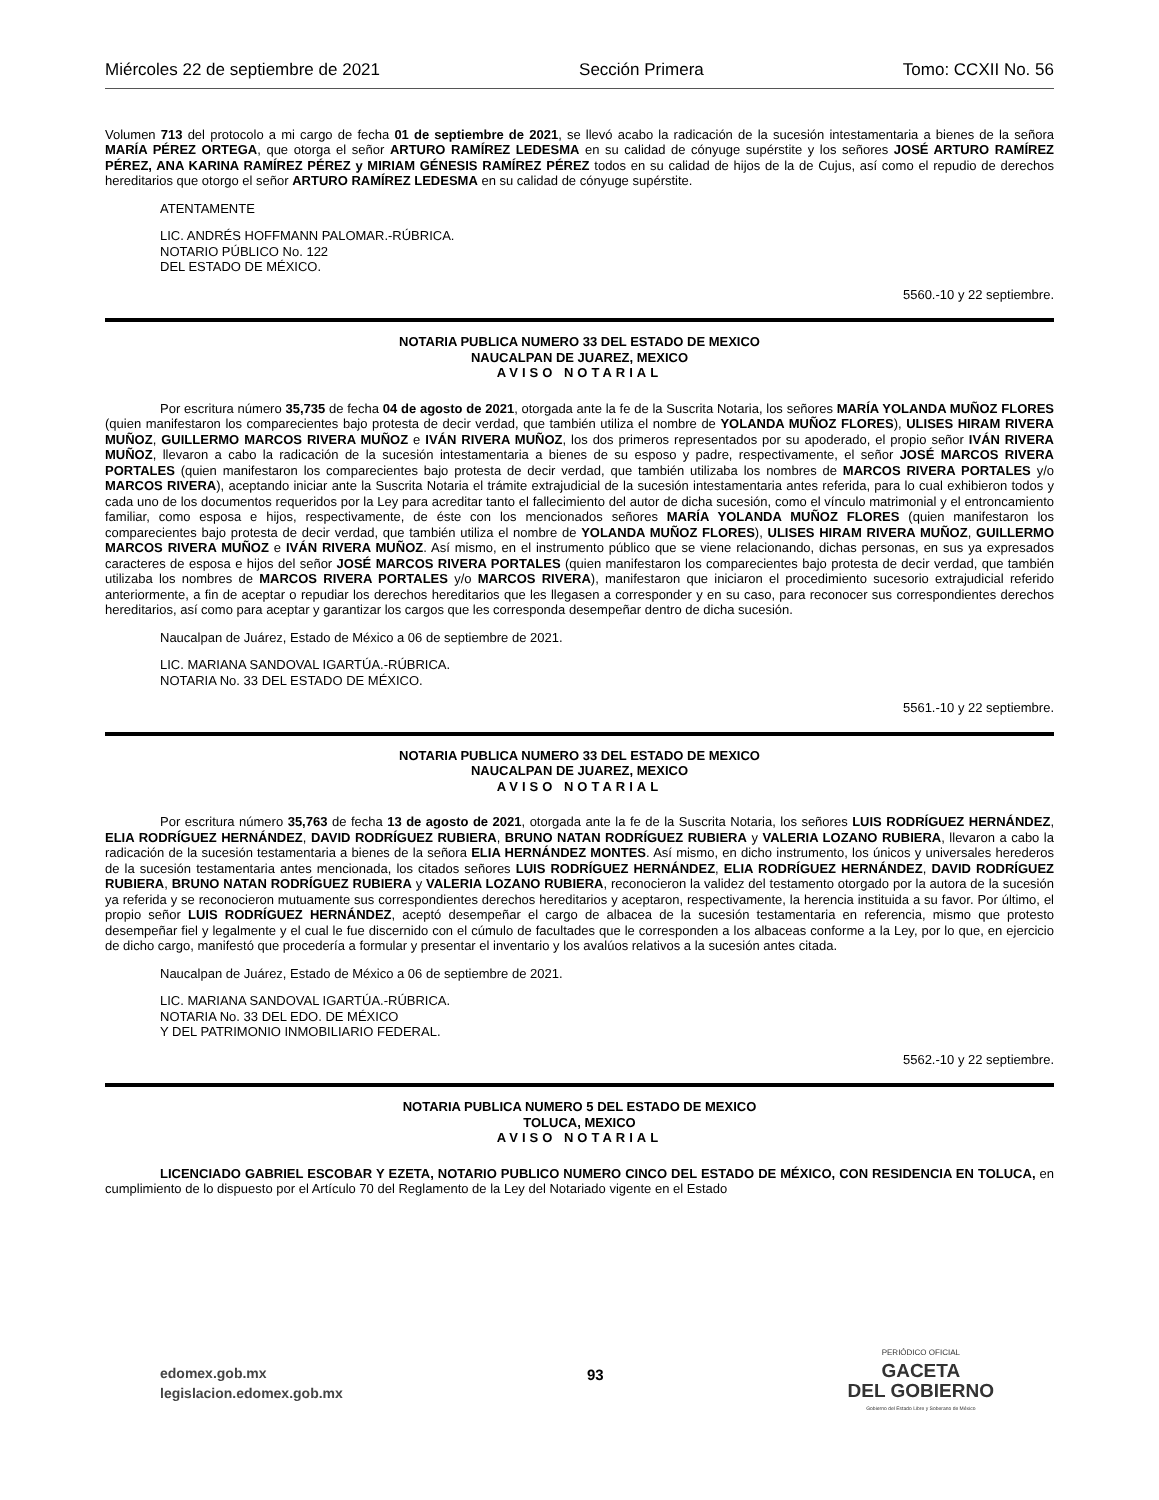Miércoles 22 de septiembre de 2021 Sección Primera Tomo: CCXII No. 56
Volumen 713 del protocolo a mi cargo de fecha 01 de septiembre de 2021, se llevó acabo la radicación de la sucesión intestamentaria a bienes de la señora MARÍA PÉREZ ORTEGA, que otorga el señor ARTURO RAMÍREZ LEDESMA en su calidad de cónyuge supérstite y los señores JOSÉ ARTURO RAMÍREZ PÉREZ, ANA KARINA RAMÍREZ PÉREZ y MIRIAM GÉNESIS RAMÍREZ PÉREZ todos en su calidad de hijos de la de Cujus, así como el repudio de derechos hereditarios que otorgo el señor ARTURO RAMÍREZ LEDESMA en su calidad de cónyuge supérstite.
ATENTAMENTE
LIC. ANDRÉS HOFFMANN PALOMAR.-RÚBRICA.
NOTARIO PÚBLICO No. 122
DEL ESTADO DE MÉXICO.
5560.-10 y 22 septiembre.
NOTARIA PUBLICA NUMERO 33 DEL ESTADO DE MEXICO
NAUCALPAN DE JUAREZ, MEXICO
AVISO NOTARIAL
Por escritura número 35,735 de fecha 04 de agosto de 2021, otorgada ante la fe de la Suscrita Notaria, los señores MARÍA YOLANDA MUÑOZ FLORES (quien manifestaron los comparecientes bajo protesta de decir verdad, que también utiliza el nombre de YOLANDA MUÑOZ FLORES), ULISES HIRAM RIVERA MUÑOZ, GUILLERMO MARCOS RIVERA MUÑOZ e IVÁN RIVERA MUÑOZ, los dos primeros representados por su apoderado, el propio señor IVÁN RIVERA MUÑOZ, llevaron a cabo la radicación de la sucesión intestamentaria a bienes de su esposo y padre, respectivamente, el señor JOSÉ MARCOS RIVERA PORTALES (quien manifestaron los comparecientes bajo protesta de decir verdad, que también utilizaba los nombres de MARCOS RIVERA PORTALES y/o MARCOS RIVERA), aceptando iniciar ante la Suscrita Notaria el trámite extrajudicial de la sucesión intestamentaria antes referida, para lo cual exhibieron todos y cada uno de los documentos requeridos por la Ley para acreditar tanto el fallecimiento del autor de dicha sucesión, como el vínculo matrimonial y el entroncamiento familiar, como esposa e hijos, respectivamente, de éste con los mencionados señores MARÍA YOLANDA MUÑOZ FLORES (quien manifestaron los comparecientes bajo protesta de decir verdad, que también utiliza el nombre de YOLANDA MUÑOZ FLORES), ULISES HIRAM RIVERA MUÑOZ, GUILLERMO MARCOS RIVERA MUÑOZ e IVÁN RIVERA MUÑOZ. Así mismo, en el instrumento público que se viene relacionando, dichas personas, en sus ya expresados caracteres de esposa e hijos del señor JOSÉ MARCOS RIVERA PORTALES (quien manifestaron los comparecientes bajo protesta de decir verdad, que también utilizaba los nombres de MARCOS RIVERA PORTALES y/o MARCOS RIVERA), manifestaron que iniciaron el procedimiento sucesorio extrajudicial referido anteriormente, a fin de aceptar o repudiar los derechos hereditarios que les llegasen a corresponder y en su caso, para reconocer sus correspondientes derechos hereditarios, así como para aceptar y garantizar los cargos que les corresponda desempeñar dentro de dicha sucesión.
Naucalpan de Juárez, Estado de México a 06 de septiembre de 2021.
LIC. MARIANA SANDOVAL IGARTÚA.-RÚBRICA.
NOTARIA No. 33 DEL ESTADO DE MÉXICO.
5561.-10 y 22 septiembre.
NOTARIA PUBLICA NUMERO 33 DEL ESTADO DE MEXICO
NAUCALPAN DE JUAREZ, MEXICO
AVISO NOTARIAL
Por escritura número 35,763 de fecha 13 de agosto de 2021, otorgada ante la fe de la Suscrita Notaria, los señores LUIS RODRÍGUEZ HERNÁNDEZ, ELIA RODRÍGUEZ HERNÁNDEZ, DAVID RODRÍGUEZ RUBIERA, BRUNO NATAN RODRÍGUEZ RUBIERA y VALERIA LOZANO RUBIERA, llevaron a cabo la radicación de la sucesión testamentaria a bienes de la señora ELIA HERNÁNDEZ MONTES. Así mismo, en dicho instrumento, los únicos y universales herederos de la sucesión testamentaria antes mencionada, los citados señores LUIS RODRÍGUEZ HERNÁNDEZ, ELIA RODRÍGUEZ HERNÁNDEZ, DAVID RODRÍGUEZ RUBIERA, BRUNO NATAN RODRÍGUEZ RUBIERA y VALERIA LOZANO RUBIERA, reconocieron la validez del testamento otorgado por la autora de la sucesión ya referida y se reconocieron mutuamente sus correspondientes derechos hereditarios y aceptaron, respectivamente, la herencia instituida a su favor. Por último, el propio señor LUIS RODRÍGUEZ HERNÁNDEZ, aceptó desempeñar el cargo de albacea de la sucesión testamentaria en referencia, mismo que protesto desempeñar fiel y legalmente y el cual le fue discernido con el cúmulo de facultades que le corresponden a los albaceas conforme a la Ley, por lo que, en ejercicio de dicho cargo, manifestó que procedería a formular y presentar el inventario y los avalúos relativos a la sucesión antes citada.
Naucalpan de Juárez, Estado de México a 06 de septiembre de 2021.
LIC. MARIANA SANDOVAL IGARTÚA.-RÚBRICA.
NOTARIA No. 33 DEL EDO. DE MÉXICO
Y DEL PATRIMONIO INMOBILIARIO FEDERAL.
5562.-10 y 22 septiembre.
NOTARIA PUBLICA NUMERO 5 DEL ESTADO DE MEXICO
TOLUCA, MEXICO
AVISO NOTARIAL
LICENCIADO GABRIEL ESCOBAR Y EZETA, NOTARIO PUBLICO NUMERO CINCO DEL ESTADO DE MÉXICO, CON RESIDENCIA EN TOLUCA, en cumplimiento de lo dispuesto por el Artículo 70 del Reglamento de la Ley del Notariado vigente en el Estado
edomex.gob.mx
legislacion.edomex.gob.mx
93
PERIÓDICO OFICIAL
GACETA
DEL GOBIERNO
Gobierno del Estado Libre y Soberano de México